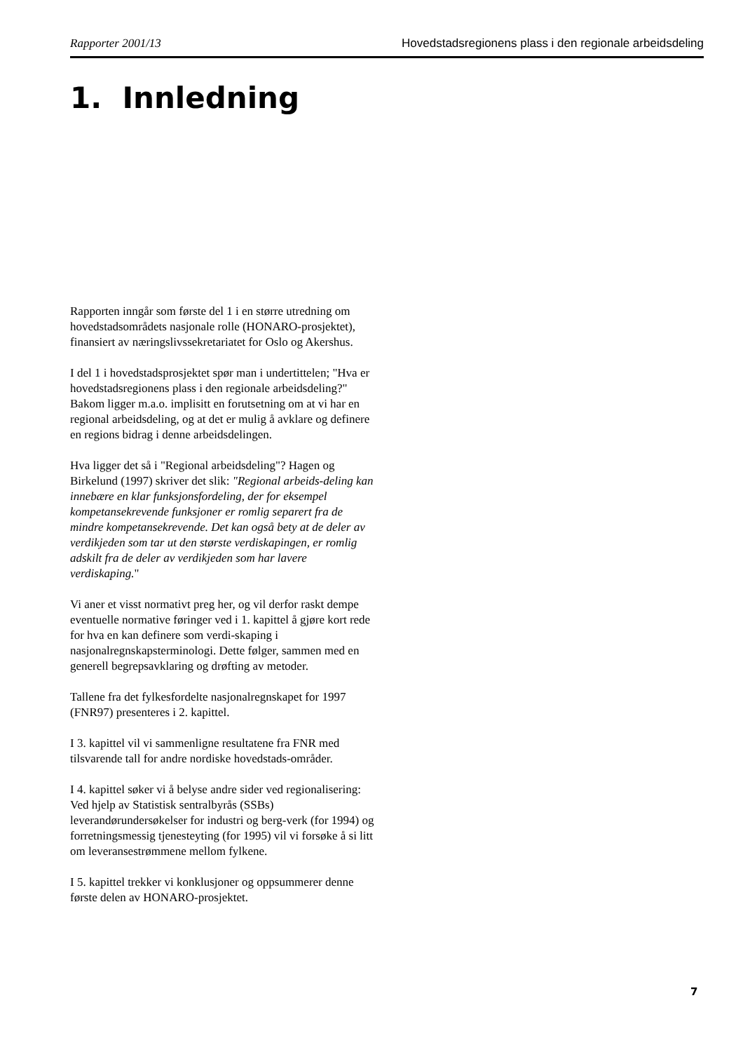Rapporter 2001/13 Hovedstadsregionens plass i den regionale arbeidsdeling
1. Innledning
Rapporten inngår som første del 1 i en større utredning om hovedstadsområdets nasjonale rolle (HONARO-prosjektet), finansiert av næringslivssekretariatet for Oslo og Akershus.
I del 1 i hovedstadsprosjektet spør man i undertittelen; "Hva er hovedstadsregionens plass i den regionale arbeidsdeling?" Bakom ligger m.a.o. implisitt en forutsetning om at vi har en regional arbeidsdeling, og at det er mulig å avklare og definere en regions bidrag i denne arbeidsdelingen.
Hva ligger det så i "Regional arbeidsdeling"? Hagen og Birkelund (1997) skriver det slik: "Regional arbeids-deling kan innebære en klar funksjonsfordeling, der for eksempel kompetansekrevende funksjoner er romlig separert fra de mindre kompetansekrevende. Det kan også bety at de deler av verdikjeden som tar ut den største verdiskapingen, er romlig adskilt fra de deler av verdikjeden som har lavere verdiskaping."
Vi aner et visst normativt preg her, og vil derfor raskt dempe eventuelle normative føringer ved i 1. kapittel å gjøre kort rede for hva en kan definere som verdi-skaping i nasjonalregnskapsterminologi. Dette følger, sammen med en generell begrepsavklaring og drøfting av metoder.
Tallene fra det fylkesfordelte nasjonalregnskapet for 1997 (FNR97) presenteres i 2. kapittel.
I 3. kapittel vil vi sammenligne resultatene fra FNR med tilsvarende tall for andre nordiske hovedstads-områder.
I 4. kapittel søker vi å belyse andre sider ved regionalisering: Ved hjelp av Statistisk sentralbyrås (SSBs) leverandørundersøkelser for industri og berg-verk (for 1994) og forretningsmessig tjenesteyting (for 1995) vil vi forsøke å si litt om leveransestrømmene mellom fylkene.
I 5. kapittel trekker vi konklusjoner og oppsummerer denne første delen av HONARO-prosjektet.
7